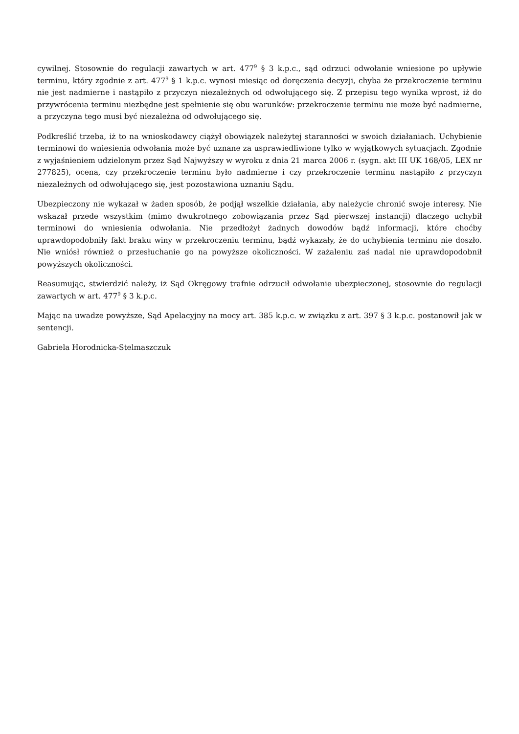cywilnej. Stosownie do regulacji zawartych w art. 477<sup>9</sup> § 3 k.p.c., sąd odrzuci odwołanie wniesione po upływie terminu, który zgodnie z art. 477<sup>9</sup> § 1 k.p.c. wynosi miesiąc od doręczenia decyzji, chyba że przekroczenie terminu nie jest nadmierne i nastąpiło z przyczyn niezależnych od odwołującego się. Z przepisu tego wynika wprost, iż do przywrócenia terminu niezbędne jest spełnienie się obu warunków: przekroczenie terminu nie może być nadmierne, a przyczyna tego musi być niezależna od odwołującego się.
Podkreślić trzeba, iż to na wnioskodawcy ciążył obowiązek należytej staranności w swoich działaniach. Uchybienie terminowi do wniesienia odwołania może być uznane za usprawiedliwione tylko w wyjątkowych sytuacjach. Zgodnie z wyjaśnieniem udzielonym przez Sąd Najwyższy w wyroku z dnia 21 marca 2006 r. (sygn. akt III UK 168/05, LEX nr 277825), ocena, czy przekroczenie terminu było nadmierne i czy przekroczenie terminu nastąpiło z przyczyn niezależnych od odwołującego się, jest pozostawiona uznaniu Sądu.
Ubezpieczony nie wykazał w żaden sposób, że podjął wszelkie działania, aby należycie chronić swoje interesy. Nie wskazał przede wszystkim (mimo dwukrotnego zobowiązania przez Sąd pierwszej instancji) dlaczego uchybił terminowi do wniesienia odwołania. Nie przedłożył żadnych dowodów bądź informacji, które choćby uprawdopodobniły fakt braku winy w przekroczeniu terminu, bądź wykazały, że do uchybienia terminu nie doszło. Nie wniósł również o przesłuchanie go na powyższe okoliczności. W zażaleniu zaś nadal nie uprawdopodobnił powyższych okoliczności.
Reasumując, stwierdzić należy, iż Sąd Okręgowy trafnie odrzucił odwołanie ubezpieczonej, stosownie do regulacji zawartych w art. 477<sup>9</sup> § 3 k.p.c.
Mając na uwadze powyższe, Sąd Apelacyjny na mocy art. 385 k.p.c. w związku z art. 397 § 3 k.p.c. postanowił jak w sentencji.
Gabriela Horodnicka-Stelmaszczuk